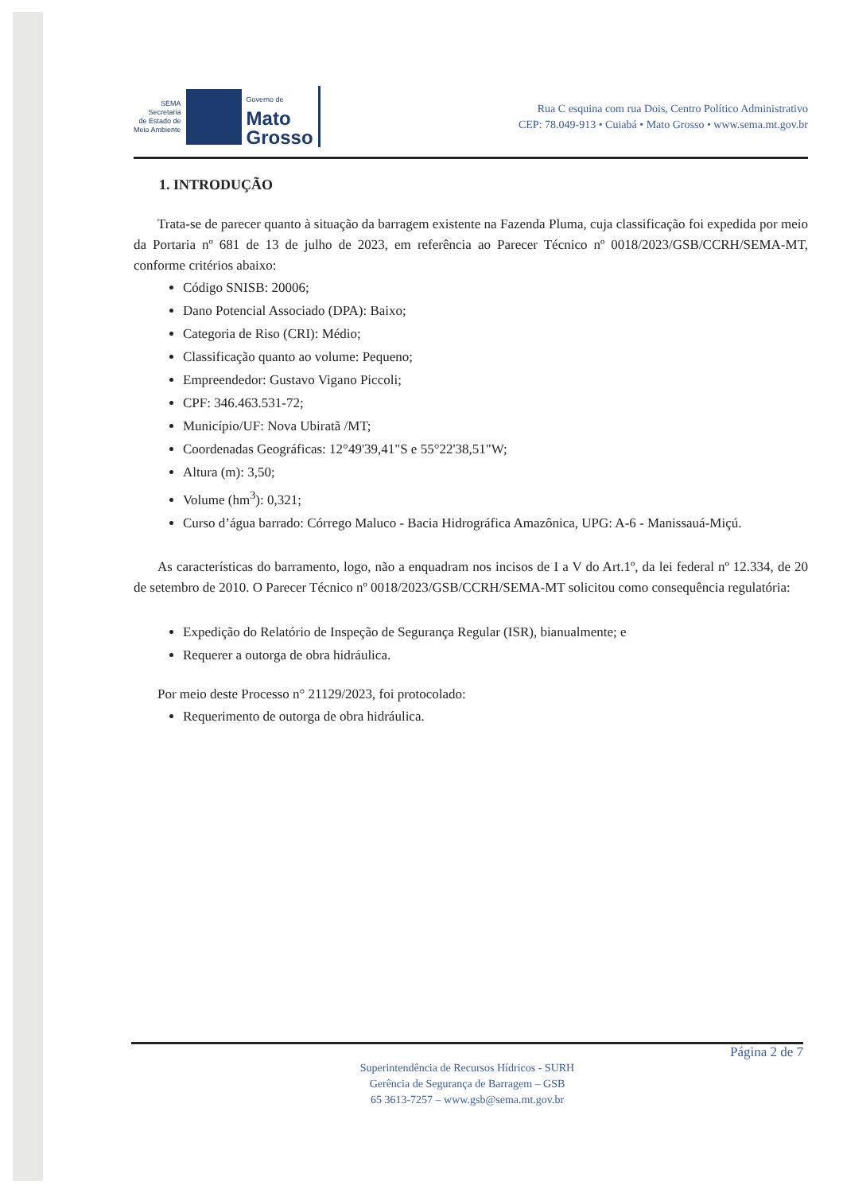SEMA
Secretaria
de Estado de
Meio Ambiente
Governo de
Mato
Grosso
Rua C esquina com rua Dois, Centro Político Administrativo
CEP: 78.049-913 • Cuiabá • Mato Grosso • www.sema.mt.gov.br
1. INTRODUÇÃO
Trata-se de parecer quanto à situação da barragem existente na Fazenda Pluma, cuja classificação foi expedida por meio da Portaria nº 681 de 13 de julho de 2023, em referência ao Parecer Técnico nº 0018/2023/GSB/CCRH/SEMA-MT, conforme critérios abaixo:
Código SNISB: 20006;
Dano Potencial Associado (DPA): Baixo;
Categoria de Riso (CRI): Médio;
Classificação quanto ao volume: Pequeno;
Empreendedor: Gustavo Vigano Piccoli;
CPF: 346.463.531-72;
Município/UF: Nova Ubiratã /MT;
Coordenadas Geográficas: 12°49'39,41"S e 55°22'38,51"W;
Altura (m): 3,50;
Volume (hm<sup>3</sup>): 0,321;
Curso d’água barrado: Córrego Maluco - Bacia Hidrográfica Amazônica, UPG: A-6 - Manissauá-Miçú.
As características do barramento, logo, não a enquadram nos incisos de I a V do Art.1º, da lei federal nº 12.334, de 20 de setembro de 2010. O Parecer Técnico nº 0018/2023/GSB/CCRH/SEMA-MT solicitou como consequência regulatória:
Expedição do Relatório de Inspeção de Segurança Regular (ISR), bianualmente; e
Requerer a outorga de obra hidráulica.
Por meio deste Processo n° 21129/2023, foi protocolado:
Requerimento de outorga de obra hidráulica.
Página 2 de 7
Superintendência de Recursos Hídricos - SURH
Gerência de Segurança de Barragem – GSB
65 3613-7257 – www.gsb@sema.mt.gov.br